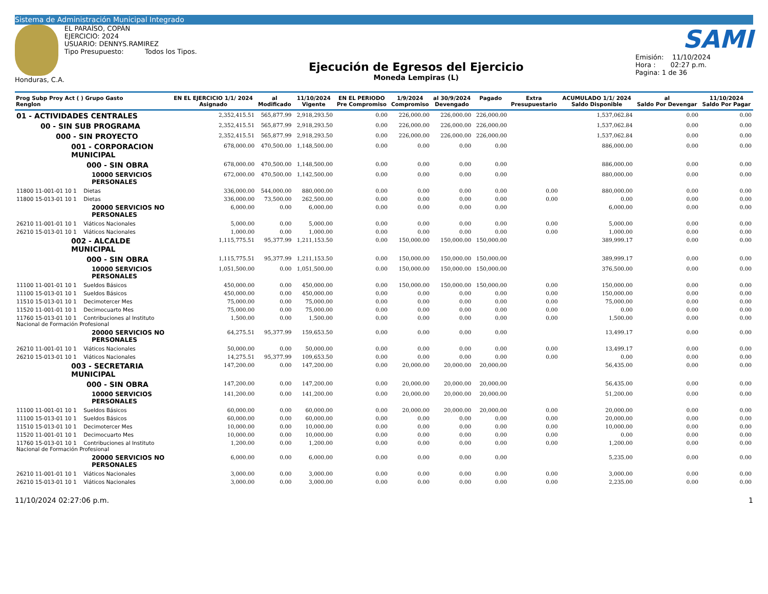Sistema de Administración Municipal Integrado
Honduras, C.A. EL PARAÍSO, COPÁN
EJERCICIO: 2024
USUARIO: DENNYS.RAMIREZ
Tipo Presupuesto: Todos los Tipos.
Ejecución de Egresos del Ejercicio
Moneda Lempiras (L)
SAMI
Emisión: 11/10/2024
Hora : 02:27 p.m.
Pagina: 1 de 36
| Prog Subp Proy Act ( ) Grupo Gasto Renglon | EN EL EJERCICIO 1/1/ 2024 Asignado | al Modificado | 11/10/2024 Vigente | EN EL PERIODO Pre Compromiso | 1/9/2024 Compromiso | al 30/9/2024 Devengado | Pagado | Extra Presupuestario | ACUMULADO 1/1/ 2024 Saldo Disponible | al Saldo Por Devengar | 11/10/2024 Saldo Por Pagar |
| --- | --- | --- | --- | --- | --- | --- | --- | --- | --- | --- | --- |
| 01 - ACTIVIDADES CENTRALES | 2,352,415.51 | 565,877.99 | 2,918,293.50 | 0.00 | 226,000.00 | 226,000.00 | 226,000.00 | | 1,537,062.84 | 0.00 | 0.00 |
| 00 - SIN SUB PROGRAMA | 2,352,415.51 | 565,877.99 | 2,918,293.50 | 0.00 | 226,000.00 | 226,000.00 | 226,000.00 | | 1,537,062.84 | 0.00 | 0.00 |
| 000 - SIN PROYECTO | 2,352,415.51 | 565,877.99 | 2,918,293.50 | 0.00 | 226,000.00 | 226,000.00 | 226,000.00 | | 1,537,062.84 | 0.00 | 0.00 |
| 001 - CORPORACION MUNICIPAL | 678,000.00 | 470,500.00 | 1,148,500.00 | 0.00 | 0.00 | 0.00 | 0.00 | | 886,000.00 | 0.00 | 0.00 |
| 000 - SIN OBRA | 678,000.00 | 470,500.00 | 1,148,500.00 | 0.00 | 0.00 | 0.00 | 0.00 | | 886,000.00 | 0.00 | 0.00 |
| 10000 SERVICIOS PERSONALES | 672,000.00 | 470,500.00 | 1,142,500.00 | 0.00 | 0.00 | 0.00 | 0.00 | | 880,000.00 | 0.00 | 0.00 |
| 11800 11-001-01 10 1 Dietas | 336,000.00 | 544,000.00 | 880,000.00 | 0.00 | 0.00 | 0.00 | 0.00 | 0.00 | 880,000.00 | 0.00 | 0.00 |
| 11800 15-013-01 10 1 Dietas | 336,000.00 | 73,500.00 | 262,500.00 | 0.00 | 0.00 | 0.00 | 0.00 | 0.00 | 0.00 | 0.00 | 0.00 |
| 20000 SERVICIOS NO PERSONALES | 6,000.00 | 0.00 | 6,000.00 | 0.00 | 0.00 | 0.00 | 0.00 | | 6,000.00 | 0.00 | 0.00 |
| 26210 11-001-01 10 1 Viáticos Nacionales | 5,000.00 | 0.00 | 5,000.00 | 0.00 | 0.00 | 0.00 | 0.00 | 0.00 | 5,000.00 | 0.00 | 0.00 |
| 26210 15-013-01 10 1 Viáticos Nacionales | 1,000.00 | 0.00 | 1,000.00 | 0.00 | 0.00 | 0.00 | 0.00 | 0.00 | 1,000.00 | 0.00 | 0.00 |
| 002 - ALCALDE MUNICIPAL | 1,115,775.51 | 95,377.99 | 1,211,153.50 | 0.00 | 150,000.00 | 150,000.00 | 150,000.00 | | 389,999.17 | 0.00 | 0.00 |
| 000 - SIN OBRA | 1,115,775.51 | 95,377.99 | 1,211,153.50 | 0.00 | 150,000.00 | 150,000.00 | 150,000.00 | | 389,999.17 | 0.00 | 0.00 |
| 10000 SERVICIOS PERSONALES | 1,051,500.00 | 0.00 | 1,051,500.00 | 0.00 | 150,000.00 | 150,000.00 | 150,000.00 | | 376,500.00 | 0.00 | 0.00 |
| 11100 11-001-01 10 1 Sueldos Básicos | 450,000.00 | 0.00 | 450,000.00 | 0.00 | 150,000.00 | 150,000.00 | 150,000.00 | 0.00 | 150,000.00 | 0.00 | 0.00 |
| 11100 15-013-01 10 1 Sueldos Básicos | 450,000.00 | 0.00 | 450,000.00 | 0.00 | 0.00 | 0.00 | 0.00 | 0.00 | 150,000.00 | 0.00 | 0.00 |
| 11510 15-013-01 10 1 Decimotercer Mes | 75,000.00 | 0.00 | 75,000.00 | 0.00 | 0.00 | 0.00 | 0.00 | 0.00 | 75,000.00 | 0.00 | 0.00 |
| 11520 11-001-01 10 1 Decimocuarto Mes | 75,000.00 | 0.00 | 75,000.00 | 0.00 | 0.00 | 0.00 | 0.00 | 0.00 | 0.00 | 0.00 | 0.00 |
| 11760 15-013-01 10 1 Contribuciones al Instituto Nacional de Formación Profesional | 1,500.00 | 0.00 | 1,500.00 | 0.00 | 0.00 | 0.00 | 0.00 | 0.00 | 1,500.00 | 0.00 | 0.00 |
| 20000 SERVICIOS NO PERSONALES | 64,275.51 | 95,377.99 | 159,653.50 | 0.00 | 0.00 | 0.00 | 0.00 | | 13,499.17 | 0.00 | 0.00 |
| 26210 11-001-01 10 1 Viáticos Nacionales | 50,000.00 | 0.00 | 50,000.00 | 0.00 | 0.00 | 0.00 | 0.00 | 0.00 | 13,499.17 | 0.00 | 0.00 |
| 26210 15-013-01 10 1 Viáticos Nacionales | 14,275.51 | 95,377.99 | 109,653.50 | 0.00 | 0.00 | 0.00 | 0.00 | 0.00 | 0.00 | 0.00 | 0.00 |
| 003 - SECRETARIA MUNICIPAL | 147,200.00 | 0.00 | 147,200.00 | 0.00 | 20,000.00 | 20,000.00 | 20,000.00 | | 56,435.00 | 0.00 | 0.00 |
| 000 - SIN OBRA | 147,200.00 | 0.00 | 147,200.00 | 0.00 | 20,000.00 | 20,000.00 | 20,000.00 | | 56,435.00 | 0.00 | 0.00 |
| 10000 SERVICIOS PERSONALES | 141,200.00 | 0.00 | 141,200.00 | 0.00 | 20,000.00 | 20,000.00 | 20,000.00 | | 51,200.00 | 0.00 | 0.00 |
| 11100 11-001-01 10 1 Sueldos Básicos | 60,000.00 | 0.00 | 60,000.00 | 0.00 | 20,000.00 | 20,000.00 | 20,000.00 | 0.00 | 20,000.00 | 0.00 | 0.00 |
| 11100 15-013-01 10 1 Sueldos Básicos | 60,000.00 | 0.00 | 60,000.00 | 0.00 | 0.00 | 0.00 | 0.00 | 0.00 | 20,000.00 | 0.00 | 0.00 |
| 11510 15-013-01 10 1 Decimotercer Mes | 10,000.00 | 0.00 | 10,000.00 | 0.00 | 0.00 | 0.00 | 0.00 | 0.00 | 10,000.00 | 0.00 | 0.00 |
| 11520 11-001-01 10 1 Decimocuarto Mes | 10,000.00 | 0.00 | 10,000.00 | 0.00 | 0.00 | 0.00 | 0.00 | 0.00 | 0.00 | 0.00 | 0.00 |
| 11760 15-013-01 10 1 Contribuciones al Instituto Nacional de Formación Profesional | 1,200.00 | 0.00 | 1,200.00 | 0.00 | 0.00 | 0.00 | 0.00 | 0.00 | 1,200.00 | 0.00 | 0.00 |
| 20000 SERVICIOS NO PERSONALES | 6,000.00 | 0.00 | 6,000.00 | 0.00 | 0.00 | 0.00 | 0.00 | | 5,235.00 | 0.00 | 0.00 |
| 26210 11-001-01 10 1 Viáticos Nacionales | 3,000.00 | 0.00 | 3,000.00 | 0.00 | 0.00 | 0.00 | 0.00 | 0.00 | 3,000.00 | 0.00 | 0.00 |
| 26210 15-013-01 10 1 Viáticos Nacionales | 3,000.00 | 0.00 | 3,000.00 | 0.00 | 0.00 | 0.00 | 0.00 | 0.00 | 2,235.00 | 0.00 | 0.00 |
11/10/2024 02:27:06 p.m. 1